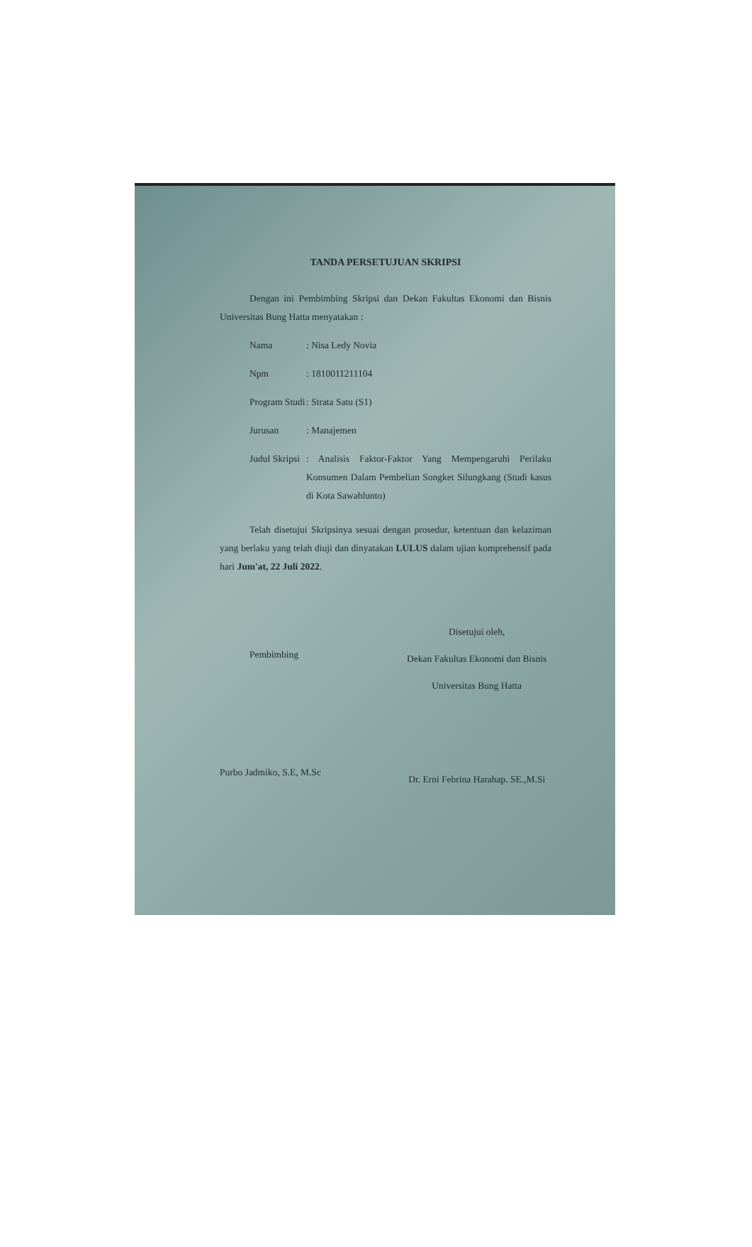TANDA PERSETUJUAN SKRIPSI
Dengan ini Pembimbing Skripsi dan Dekan Fakultas Ekonomi dan Bisnis Universitas Bung Hatta menyatakan :
| Nama | : Nisa Ledy Novia |
| Npm | : 1810011211104 |
| Program Studi | : Strata Satu (S1) |
| Jurusan | : Manajemen |
| Judul Skripsi | : Analisis Faktor-Faktor Yang Mempengaruhi Perilaku Konsumen Dalam Pembelian Songket Silungkang (Studi kasus di Kota Sawahlunto) |
Telah disetujui Skripsinya sesuai dengan prosedur, ketentuan dan kelaziman yang berlaku yang telah diuji dan dinyatakan LULUS dalam ujian komprehensif pada hari Jum'at, 22 Juli 2022.
Pembimbing
Purbo Jadmiko, S.E, M.Sc
Disetujui oleh,
Dekan Fakultas Ekonomi dan Bisnis
Universitas Bung Hatta
Dr. Erni Febrina Harahap. SE.,M.Si